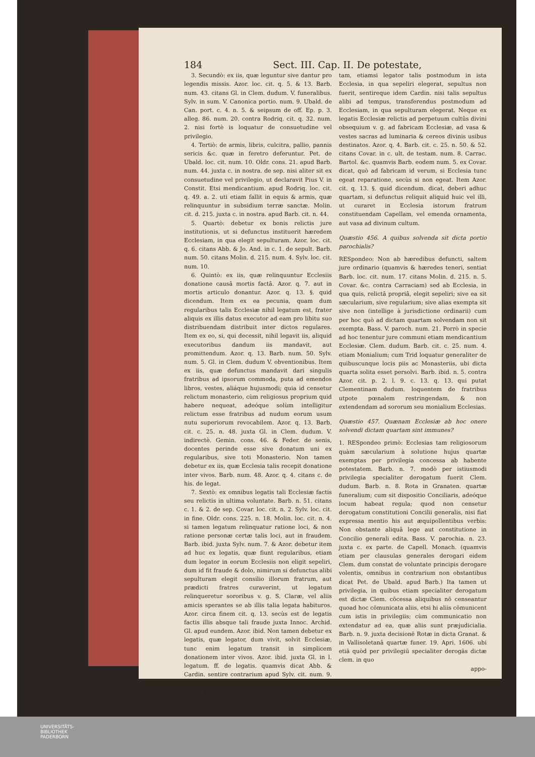184 Sect. III. Cap. II. De potestate,
3. Secundò: ex iis, quæ leguntur sive dantur pro legendis missis. Azor. loc. cit. q. 5. & 13. Barb. num. 43. citans Gl. in Clem. dudum. V. funeralibus. Sylv. in sum. V. Canonica portio. num. 9. Ubald. de Can. port. c. 4. n. 5. & seipsum de off. Ep. p. 3. alleg. 86. num. 20. contra Rodriq. cit. q. 32. num. 2. nisi fortè is loquatur de consuetudine vel privilegio.
4. Tertiò: de armis, libris, culcitra, pallio, pannis sericis &c. quæ in feretro deferuntur. Pet. de Ubald. loc. cit. num. 10. Oldr. cons. 21. apud Barb. num. 44. juxta c. in nostra. de sep. nisi aliter sit ex consuetudine vel privilegio, ut declaravit Pius V. in Constit. Etsi mendicantium. apud Rodriq. loc. cit. q. 49. a. 2. uti etiam fallit in equis & armis, quæ relinquuntur in subsidium terræ sanctæ. Molin. cit. d. 215. juxta c. in nostra. apud Barb. cit. n. 44.
5. Quartò: debetur ex bonis relictis jure institutionis, ut si defunctus instituerit hæredem Ecclesiam, in qua elegit sepulturam. Azor. loc. cit. q. 6. citans Abb. & Jo. And. in c. 1. de sepult. Barb. num. 50. citans Molin. d. 215. num. 4. Sylv. loc. cit. num. 10.
6. Quintò: ex iis, quæ relinquuntur Ecclesiis donatione causâ mortis factâ. Azor. q. 7. aut in mortis articulo donantur. Azor. q. 13. §. quid dicendum. Item ex ea pecunia, quam dum regularibus talis Ecclesiæ nihil legatum est, frater aliquis ex illis datus executor ad eam pro libitu suo distribuendam distribuit inter dictos regulares. Item ex eo, si, qui decessit, nihil legavit iis, aliquid executoribus dandum iis mandavit, aut promittendum. Azor. q. 13. Barb. num. 50. Sylv. num. 5. Gl. in Clem. dudum V. obventionibus. Item ex iis, quæ defunctus mandavit dari singulis fratribus ad ipsorum commoda, puta ad emendos libros, vestes, aliáque hujusmodi; quia id censetur relictum monasterio, cùm religiosus proprium quid habere nequeat, adeóque solùm intelligitur relictum esse fratribus ad nudum eorum usum nutu superiorum revocabilem. Azor. q. 13. Barb. cit. c. 25. n. 48. juxta Gl. in Clem. dudum. V. indirectè. Gemin. cons. 46. & Feder. de senis, docentes perinde esse sive donatum uni ex regularibus, sive toti Monasterio. Non tamen debetur ex iis, quæ Ecclesia talis recepit donatione inter vivos. Barb. num. 48. Azor. q. 4. citans c. de his. de legat.
7. Sextò: ex omnibus legatis tali Ecclesiæ factis seu relictis in ultima voluntate. Barb. n. 51. citans c. 1. & 2. de sep. Covar. loc. cit. n. 2. Sylv. loc. cit. in fine. Oldr. cons. 225. n. 18. Molin. loc. cit. n. 4. si tamen legatum relinquatur ratione loci, & non ratione personæ certæ talis loci, aut in fraudem. Barb. ibid. juxta Sylv. num. 7. & Azor. debetur item ad huc ex legatis, quæ fiunt regularibus, etiam dum legator in eorum Ecclesiis non eligit sepeliri, dum id fit fraude & dolo, nimirum si defunctus alibi sepulturam elegit consilio illorum fratrum, aut prædicti fratres curaverint, ut legatum relinqueretur sororibus v. g. S. Claræ, vel aliis amicis sperantes se ab illis talia legata habituros. Azor. circa finem cit. q. 13. secùs est de legatis factis illis absque tali fraude juxta Innoc. Archid. Gl. apud eundem. Azor. ibid. Non tamen debetur ex legatis, quæ legator, dum vivit, solvit Ecclesiæ, tunc enim legatum transit in simplicem donationem inter vivos. Azor. ibid. juxta Gl. in l. legatum. ff. de legatis. quamvis dicat Abb. & Cardin. sentire contrarium apud Sylv. cit. num. 9. quin & circa finem dictæ q. 13. dicat juxta Paulum adhuc solvendam quar-
tam, etiamsi legator talis postmodum in ista Ecclesia, in qua sepeliri elegerat, sepultus non fuerit, sentireque idem Cardin. nisi talis sepultus alibi ad tempus, transferendus postmodum ad Ecclesiam, in qua sepulturam elegerat. Neque ex legatis Ecclesiæ relictis ad perpetuum cultûs divini obsequium v. g. ad fabricam Ecclesiæ, ad vasa & vestes sacras ad luminaria & cereos divinis usibus destinatos. Azor. q. 4. Barb. cit. c. 25. n. 50. & 52. citans Covar. in c. ult. de testam. num. 8. Carrac. Bartol. &c. quamvis Barb. eodem num. 5. ex Covar. dicat, quò ad fabricam id verum, si Ecclesia tunc egeat reparatione, secùs si non egeat. Item Azor. cit. q. 13. §. quid dicendum. dicat, deberi adhuc quartam, si defunctus reliquit aliquid huic vel illi, ut curaret in Ecclesia istorum fratrum constituendam Capellam, vel emenda ornamenta, aut vasa ad divinum cultum.
Quæstio 456. A quibus solvenda sit dicta portio parochialis?
RESpondeo: Non ab hæredibus defuncti, saltem jure ordinario (quamvis & hæredes teneri, sentiat Barb. loc. cit. num. 17. citans Molin. d. 215. n. 5. Covar. &c. contra Carraciam) sed ab Ecclesia, in qua quis, relictâ propriâ, elegit sepeliri; sive ea sit sæcularium, sive regularium; sive alias exempta sit sive non (intellige à jurisdictione ordinarii) cum per hoc quò ad dictam quartam solvendam non sit exempta. Bass. V. paroch. num. 21. Porrò in specie ad hoc tenentur jure communi etiam mendicantium Ecclesiæ. Clem. dudum. Barb. cit. c. 25. num. 4. etiam Monialium; cum Trid loquatur generaliter de quibuscunque locis piis ac Monasteriis, ubi dicta quarta solita esset persolvi. Barb. ibid. n. 5. contra Azor. cit. p. 2. l. 9. c. 13. q. 13. qui putat Clementinam dudum. loquentem de fratribus utpote pœnalem restringendam, & non extendendam ad sororum seu monialium Ecclesias.
Quæstio 457. Quænam Ecclesiæ ab hoc onere solvendi dictam quartam sint immunes?
1. RESpondeo primò: Ecclesias tam religiosorum quàm sæcularium à solutione hujus quartæ exemptas per privilegia concessa ab habente potestatem. Barb. n. 7. modò per istiusmodi privilegia specialiter derogatum fuerit Clem. dudum. Barb. n. 8. Rota in Granaten. quartæ funeralium; cum sit dispositio Conciliaris, adeóque locum habeat regula; quod non censetur derogatum constitutioni Concilii generalis, nisi fiat expressa mentio his aut æquipollentibus verbis: Non obstante aliquâ lege aut constitutione in Concilio generali edita. Bass. V. parochia. n. 23. juxta c. ex parte. de Capell. Monach. (quamvis etiam per clausulas generales derogari eidem Clem. dum constat de voluntate principis derogare volentis, omnibus in contrarium non obstantibus dicat Pet. de Ubald. apud Barb.) Ita tamen ut privilegia, in quibus etiam specialiter derogatum est dictæ Clem. cōcessa aliquibus nō censeantur quoad hoc cōmunicata aliis, etsi hi aliis cōmunicent cum istis in privilegiis; cùm communicatio non extendatur ad ea, quæ aliis sunt præjudicialia. Barb. n. 9. juxta decisionē Rotæ in dicta Granat. & in Vallisoletanâ quartæ funer. 19. Apri. 1606. ubi etiā quòd per privilegiū specialiter derogās dictæ clem. in quo
appo-
UNIVERSITÄTS-
BIBLIOTHEK
PADERBORN